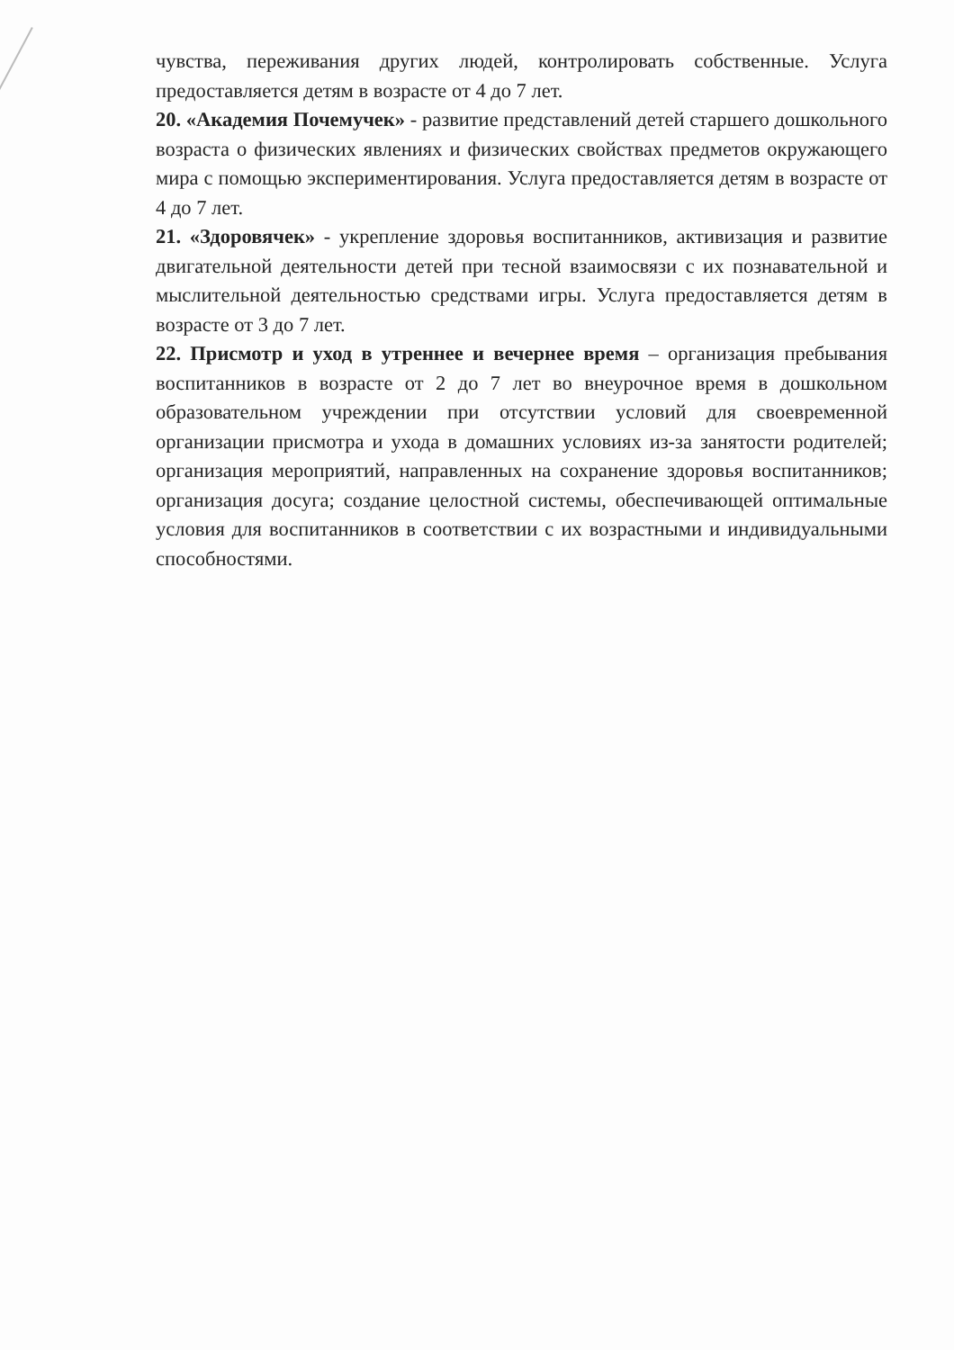чувства, переживания других людей, контролировать собственные. Услуга предоставляется детям в возрасте от 4 до 7 лет.
20. «Академия Почемучек» - развитие представлений детей старшего дошкольного возраста о физических явлениях и физических свойствах предметов окружающего мира с помощью экспериментирования. Услуга предоставляется детям в возрасте от 4 до 7 лет.
21. «Здоровячек» - укрепление здоровья воспитанников, активизация и развитие двигательной деятельности детей при тесной взаимосвязи с их познавательной и мыслительной деятельностью средствами игры. Услуга предоставляется детям в возрасте от 3 до 7 лет.
22. Присмотр и уход в утреннее и вечернее время – организация пребывания воспитанников в возрасте от 2 до 7 лет во внеурочное время в дошкольном образовательном учреждении при отсутствии условий для своевременной организации присмотра и ухода в домашних условиях из-за занятости родителей; организация мероприятий, направленных на сохранение здоровья воспитанников; организация досуга; создание целостной системы, обеспечивающей оптимальные условия для воспитанников в соответствии с их возрастными и индивидуальными способностями.